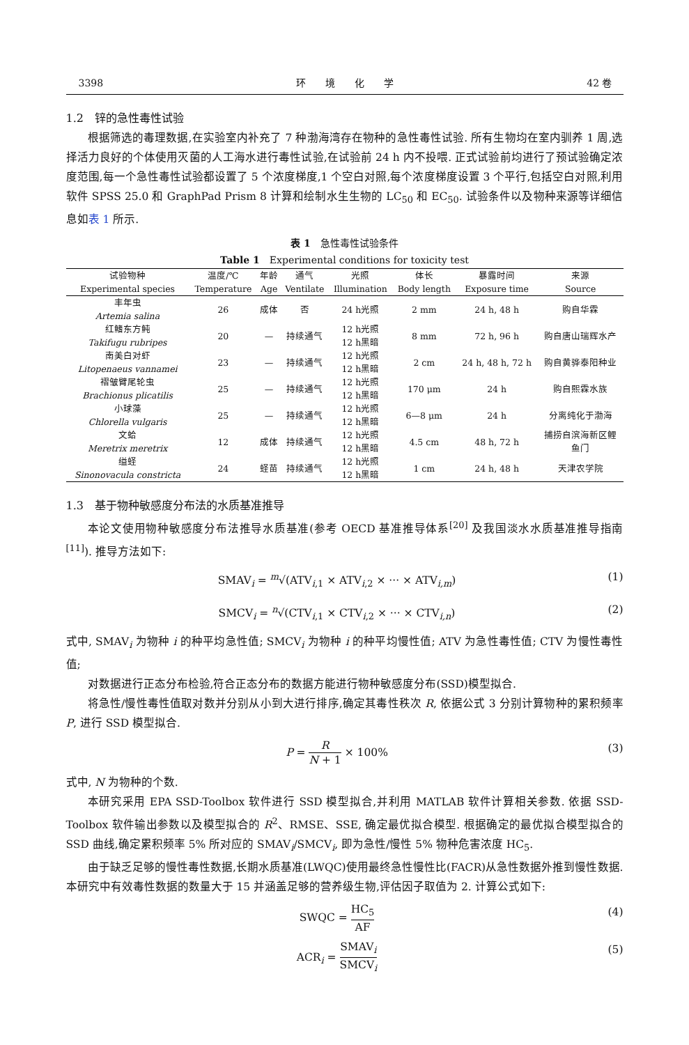3398 环　　境　　化　　学 42 卷
1.2　锌的急性毒性试验
根据筛选的毒理数据,在实验室内补充了 7 种渤海湾存在物种的急性毒性试验. 所有生物均在室内驯养 1 周,选择活力良好的个体使用灭菌的人工海水进行毒性试验,在试验前 24 h 内不投喂. 正式试验前均进行了预试验确定浓度范围,每一个急性毒性试验都设置了 5 个浓度梯度,1 个空白对照,每个浓度梯度设置 3 个平行,包括空白对照,利用软件 SPSS 25.0 和 GraphPad Prism 8 计算和绘制水生生物的 LC<sub>50</sub> 和 EC<sub>50</sub>. 试验条件以及物种来源等详细信息如表 1 所示.
表 1　急性毒性试验条件
Table 1　Experimental conditions for toxicity test
| 试验物种 Experimental species | 温度/℃ Temperature | 年龄 Age | 通气 Ventilate | 光照 Illumination | 体长 Body length | 暴露时间 Exposure time | 来源 Source |
| --- | --- | --- | --- | --- | --- | --- | --- |
| 丰年虫 Artemia salina | 26 | 成体 | 否 | 24 h光照 | 2 mm | 24 h, 48 h | 购自华霖 |
| 红鳍东方鲀 Takifugu rubripes | 20 | — | 持续通气 | 12 h光照 12 h黑暗 | 8 mm | 72 h, 96 h | 购自唐山瑞辉水产 |
| 南美白对虾 Litopenaeus vannamei | 23 | — | 持续通气 | 12 h光照 12 h黑暗 | 2 cm | 24 h, 48 h, 72 h | 购自黄骅泰阳种业 |
| 褶皱臂尾轮虫 Brachionus plicatilis | 25 | — | 持续通气 | 12 h光照 12 h黑暗 | 170 μm | 24 h | 购自熙霖水族 |
| 小球藻 Chlorella vulgaris | 25 | — | 持续通气 | 12 h光照 12 h黑暗 | 6—8 μm | 24 h | 分离纯化于渤海 |
| 文蛤 Meretrix meretrix | 12 | 成体 | 持续通气 | 12 h光照 12 h黑暗 | 4.5 cm | 48 h, 72 h | 捕捞自滨海新区鲤 鱼门 |
| 缢蛏 Sinonovacula constricta | 24 | 蛏苗 | 持续通气 | 12 h光照 12 h黑暗 | 1 cm | 24 h, 48 h | 天津农学院 |
1.3　基于物种敏感度分布法的水质基准推导
本论文使用物种敏感度分布法推导水质基准(参考 OECD 基准推导体系<sup>[20]</sup> 及我国淡水水质基准推导指南<sup>[11]</sup>). 推导方法如下:
SMAV<sub>i</sub> = <sup>m</sup>√(ATV<sub>i,1</sub> × ATV<sub>i,2</sub> × ··· × ATV<sub>i,m</sub>) (1)
SMCV<sub>i</sub> = <sup>n</sup>√(CTV<sub>i,1</sub> × CTV<sub>i,2</sub> × ··· × CTV<sub>i,n</sub>) (2)
式中, SMAV<sub>i</sub> 为物种 i 的种平均急性值; SMCV<sub>i</sub> 为物种 i 的种平均慢性值; ATV 为急性毒性值; CTV 为慢性毒性值;
对数据进行正态分布检验,符合正态分布的数据方能进行物种敏感度分布(SSD)模型拟合.
将急性/慢性毒性值取对数并分别从小到大进行排序,确定其毒性秩次 R, 依据公式 3 分别计算物种的累积频率 P, 进行 SSD 模型拟合.
P = R N + 1 × 100% (3)
式中, N 为物种的个数.
本研究采用 EPA SSD-Toolbox 软件进行 SSD 模型拟合,并利用 MATLAB 软件计算相关参数. 依据 SSD-Toolbox 软件输出参数以及模型拟合的 R<sup>2</sup>、RMSE、SSE, 确定最优拟合模型. 根据确定的最优拟合模型拟合的 SSD 曲线,确定累积频率 5% 所对应的 SMAV<sub>i</sub>/SMCV<sub>i</sub>, 即为急性/慢性 5% 物种危害浓度 HC<sub>5</sub>.
由于缺乏足够的慢性毒性数据,长期水质基准(LWQC)使用最终急性慢性比(FACR)从急性数据外推到慢性数据. 本研究中有效毒性数据的数量大于 15 并涵盖足够的营养级生物,评估因子取值为 2. 计算公式如下:
SWQC = HC<sub>5</sub> AF (4)
ACR<sub>i</sub> = SMAV<sub>i</sub> SMCV<sub>i</sub> (5)